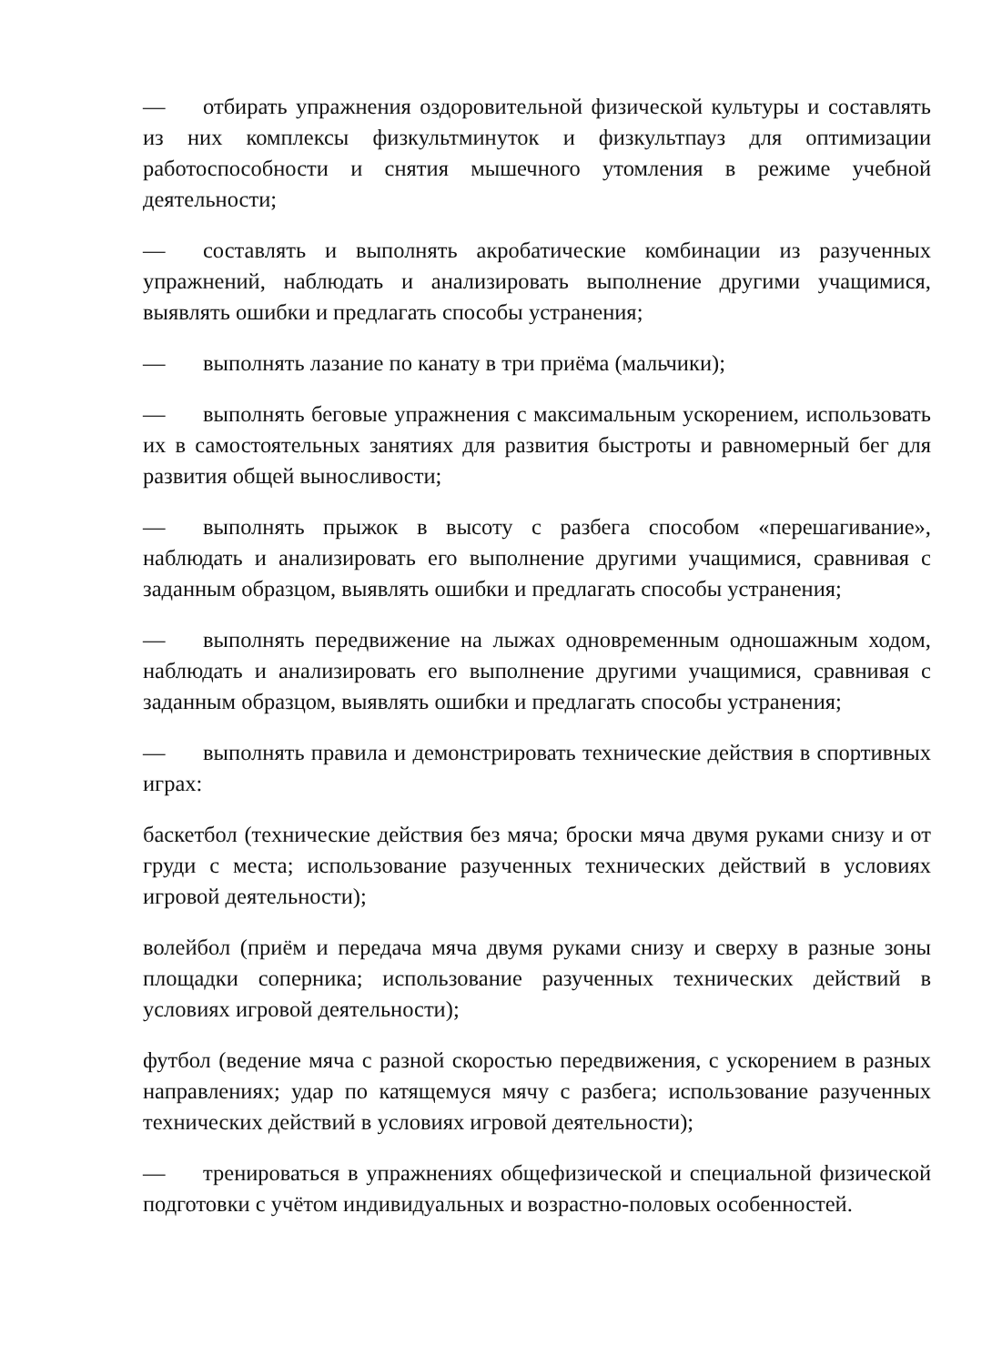— отбирать упражнения оздоровительной физической культуры и составлять из них комплексы физкультминуток и физкультпауз для оптимизации работоспособности и снятия мышечного утомления в режиме учебной деятельности;
— составлять и выполнять акробатические комбинации из разученных упражнений, наблюдать и анализировать выполнение другими учащимися, выявлять ошибки и предлагать способы устранения;
— выполнять лазание по канату в три приёма (мальчики);
— выполнять беговые упражнения с максимальным ускорением, использовать их в самостоятельных занятиях для развития быстроты и равномерный бег для развития общей выносливости;
— выполнять прыжок в высоту с разбега способом «перешагивание», наблюдать и анализировать его выполнение другими учащимися, сравнивая с заданным образцом, выявлять ошибки и предлагать способы устранения;
— выполнять передвижение на лыжах одновременным одношажным ходом, наблюдать и анализировать его выполнение другими учащимися, сравнивая с заданным образцом, выявлять ошибки и предлагать способы устранения;
— выполнять правила и демонстрировать технические действия в спортивных играх:
баскетбол (технические действия без мяча; броски мяча двумя руками снизу и от груди с места; использование разученных технических действий в условиях игровой деятельности);
волейбол (приём и передача мяча двумя руками снизу и сверху в разные зоны площадки соперника; использование разученных технических действий в условиях игровой деятельности);
футбол (ведение мяча с разной скоростью передвижения, с ускорением в разных направлениях; удар по катящемуся мячу с разбега; использование разученных технических действий в условиях игровой деятельности);
— тренироваться в упражнениях общефизической и специальной физической подготовки с учётом индивидуальных и возрастно-половых особенностей.